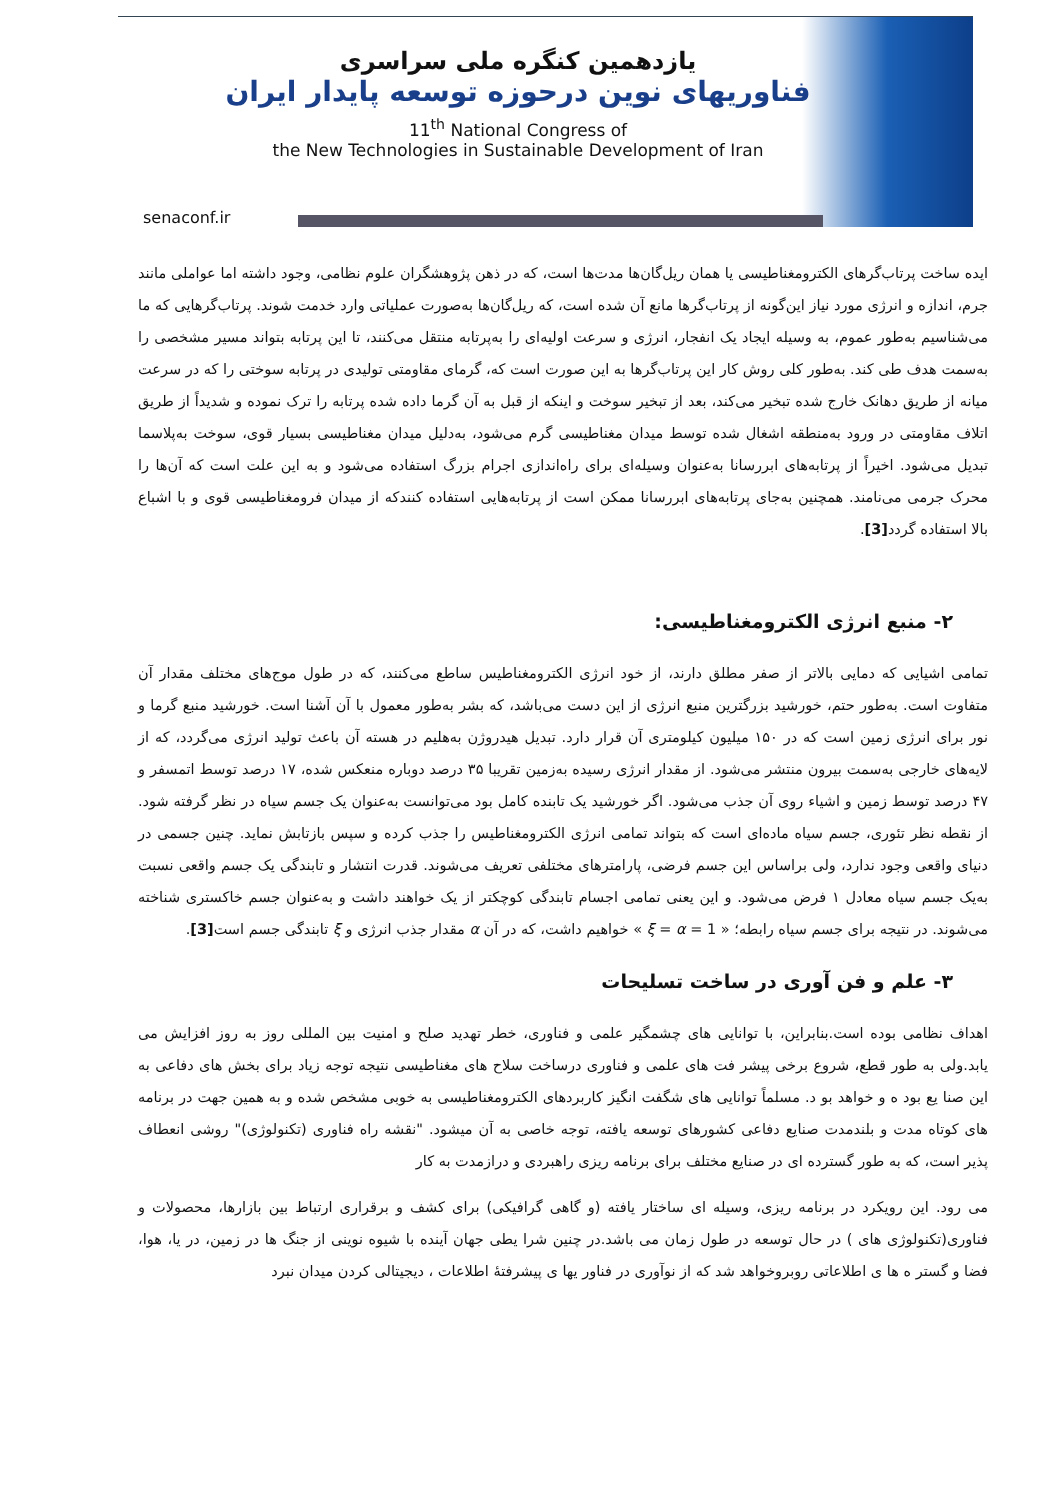یازدهمین کنگره ملی سراسری
فناوریهای نوین درحوزه توسعه پایدار ایران
11<sup>th</sup> National Congress of
the New Technologies in Sustainable Development of Iran
senaconf.ir
ایده ساخت پرتاب‌گرهای الکترومغناطیسی یا همان ریل‌گان‌ها مدت‌ها است، که در ذهن پژوهشگران علوم نظامی، وجود داشته اما عواملی مانند جرم، اندازه و انرژی مورد نیاز این‌گونه از پرتاب‌گرها مانع آن شده است، که ریل‌گان‌ها به‌صورت عملیاتی وارد خدمت شوند. پرتاب‌گرهایی که ما می‌شناسیم به‌طور عموم، به وسیله ایجاد یک انفجار، انرژی و سرعت اولیه‌ای را به‌پرتابه منتقل می‌کنند، تا این پرتابه بتواند مسیر مشخصی را به‌سمت هدف طی کند. به‌طور کلی روش کار این پرتاب‌گرها به این صورت است که، گرمای مقاومتی تولیدی در پرتابه سوختی را که در سرعت میانه از طریق دهانک خارج شده تبخیر می‌کند، بعد از تبخیر سوخت و اینکه از قبل به آن گرما داده شده پرتابه را ترک نموده و شدیداً از طریق اتلاف مقاومتی در ورود به‌منطقه اشغال شده توسط میدان مغناطیسی گرم می‌شود، به‌دلیل میدان مغناطیسی بسیار قوی، سوخت به‌پلاسما تبدیل می‌شود. اخیراً از پرتابه‌های ابررسانا به‌عنوان وسیله‌ای برای راه‌اندازی اجرام بزرگ استفاده می‌شود و به این علت است که آن‌ها را محرک جرمی می‌نامند. همچنین به‌جای پرتابه‌های ابررسانا ممکن است از پرتابه‌هایی استفاده کنندکه از میدان فرومغناطیسی قوی و با اشباع بالا استفاده گردد[3].
۲- منبع انرژی الکترومغناطیسی:
تمامی اشیایی که دمایی بالاتر از صفر مطلق دارند، از خود انرژی الکترومغناطیس ساطع می‌کنند، که در طول موج‌های مختلف مقدار آن متفاوت است. به‌طور حتم، خورشید بزرگترین منبع انرژی از این دست می‌باشد، که بشر به‌طور معمول با آن آشنا است. خورشید منبع گرما و نور برای انرژی زمین است که در ۱۵۰ میلیون کیلومتری آن قرار دارد. تبدیل هیدروژن به‌هلیم در هسته آن باعث تولید انرژی می‌گردد، که از لایه‌های خارجی به‌سمت بیرون منتشر می‌شود. از مقدار انرژی رسیده به‌زمین تقریبا ۳۵ درصد دوباره منعکس شده، ۱۷ درصد توسط اتمسفر و ۴۷ درصد توسط زمین و اشیاء روی آن جذب می‌شود. اگر خورشید یک تابنده کامل بود می‌توانست به‌عنوان یک جسم سیاه در نظر گرفته شود. از نقطه نظر تئوری، جسم سیاه ماده‌ای است که بتواند تمامی انرژی الکترومغناطیس را جذب کرده و سپس بازتابش نماید. چنین جسمی در دنیای واقعی وجود ندارد، ولی براساس این جسم فرضی، پارامترهای مختلفی تعریف می‌شوند. قدرت انتشار و تابندگی یک جسم واقعی نسبت به‌یک جسم سیاه معادل ۱ فرض می‌شود. و این یعنی تمامی اجسام تابندگی کوچکتر از یک خواهند داشت و به‌عنوان جسم خاکستری شناخته می‌شوند. در نتیجه برای جسم سیاه رابطه؛ « ξ = α = 1 » خواهیم داشت، که در آن α مقدار جذب انرژی و ξ تابندگی جسم است[3].
۳- علم و فن آوری در ساخت تسلیحات
اهداف نظامی بوده است.بنابراین، با توانایی های چشمگیر علمی و فناوری، خطر تهدید صلح و امنیت بین المللی روز به روز افزایش می یابد.ولی به طور قطع، شروع برخی پیشر فت های علمی و فناوری درساخت سلاح های مغناطیسی نتیجه توجه زیاد برای بخش های دفاعی به این صنا یع بود ه و خواهد بو د. مسلماً توانایی های شگفت انگیز کاربردهای الکترومغناطیسی به خوبی مشخص شده و به همین جهت در برنامه های کوتاه مدت و بلندمدت صنایع دفاعی کشورهای توسعه یافته، توجه خاصی به آن میشود. "نقشه راه فناوری (تکنولوژی)" روشی انعطاف پذیر است، که به طور گسترده ای در صنایع مختلف برای برنامه ریزی راهبردی و درازمدت به کار
می رود. این رویکرد در برنامه ریزی، وسیله ای ساختار یافته (و گاهی گرافیکی) برای کشف و برقراری ارتباط بین بازارها، محصولات و فناوری(تکنولوژی های ) در حال توسعه در طول زمان می باشد.در چنین شرا یطی جهان آینده با شیوه نوینی از جنگ ها در زمین، در یا، هوا، فضا و گستر ه ها ی اطلاعاتی روبروخواهد شد که از نوآوری در فناور یها ی پیشرفتهٔ اطلاعات ، دیجیتالی کردن میدان نبرد